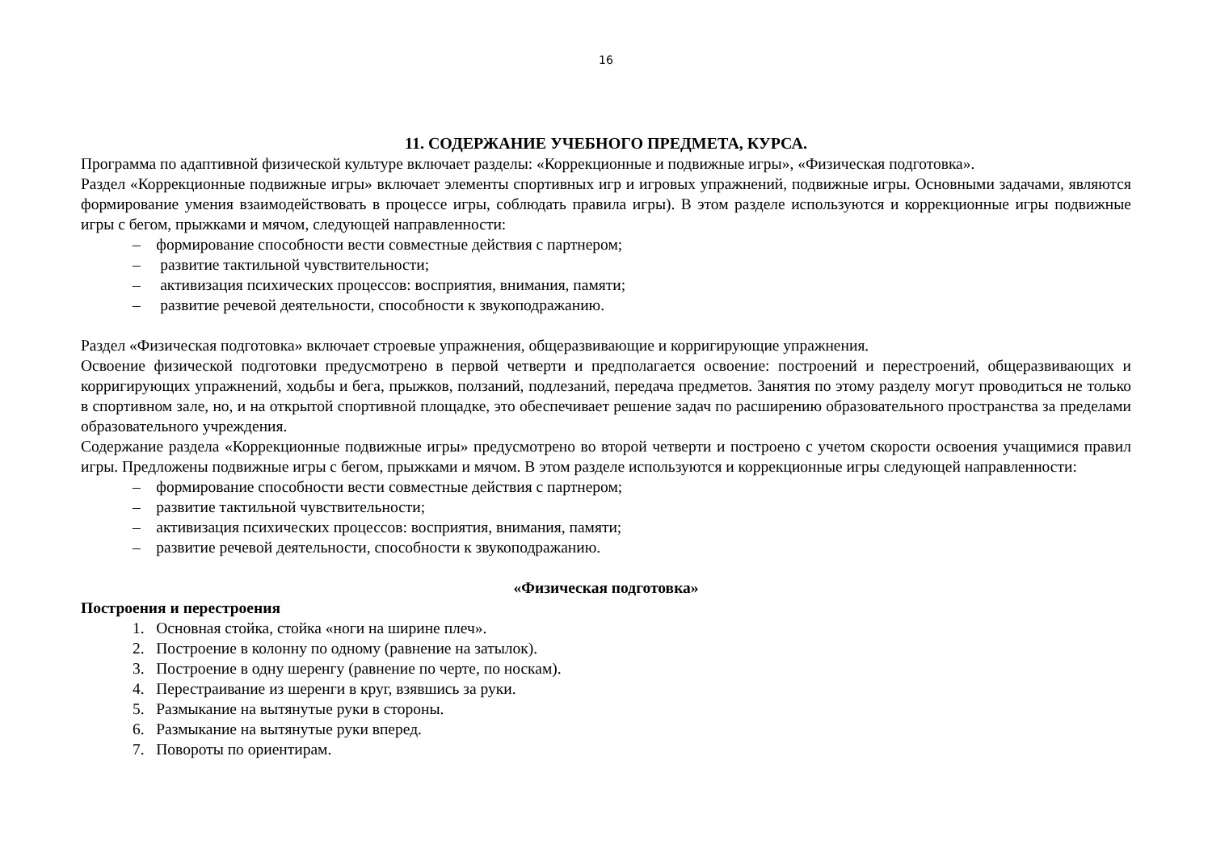16
11. СОДЕРЖАНИЕ УЧЕБНОГО ПРЕДМЕТА, КУРСА.
Программа по адаптивной физической культуре включает разделы: «Коррекционные и подвижные игры», «Физическая подготовка».
Раздел «Коррекционные подвижные игры» включает элементы спортивных игр и игровых упражнений, подвижные игры. Основными задачами, являются формирование умения взаимодействовать в процессе игры, соблюдать правила игры). В этом разделе используются и коррекционные игры подвижные игры с бегом, прыжками и мячом, следующей направленности:
– формирование способности вести совместные действия с партнером;
– развитие тактильной чувствительности;
– активизация психических процессов: восприятия, внимания, памяти;
– развитие речевой деятельности, способности к звукоподражанию.
Раздел «Физическая подготовка» включает строевые упражнения, общеразвивающие и корригирующие упражнения.
Освоение физической подготовки предусмотрено в первой четверти и предполагается освоение: построений и перестроений, общеразвивающих и корригирующих упражнений, ходьбы и бега, прыжков, ползаний, подлезаний, передача предметов. Занятия по этому разделу могут проводиться не только в спортивном зале, но, и на открытой спортивной площадке, это обеспечивает решение задач по расширению образовательного пространства за пределами образовательного учреждения.
Содержание раздела «Коррекционные подвижные игры» предусмотрено во второй четверти и построено с учетом скорости освоения учащимися правил игры. Предложены подвижные игры с бегом, прыжками и мячом. В этом разделе используются и коррекционные игры следующей направленности:
– формирование способности вести совместные действия с партнером;
– развитие тактильной чувствительности;
– активизация психических процессов: восприятия, внимания, памяти;
– развитие речевой деятельности, способности к звукоподражанию.
«Физическая подготовка»
Построения и перестроения
1. Основная стойка, стойка «ноги на ширине плеч».
2. Построение в колонну по одному (равнение на затылок).
3. Построение в одну шеренгу (равнение по черте, по носкам).
4. Перестраивание из шеренги в круг, взявшись за руки.
5. Размыкание на вытянутые руки в стороны.
6. Размыкание на вытянутые руки вперед.
7. Повороты по ориентирам.